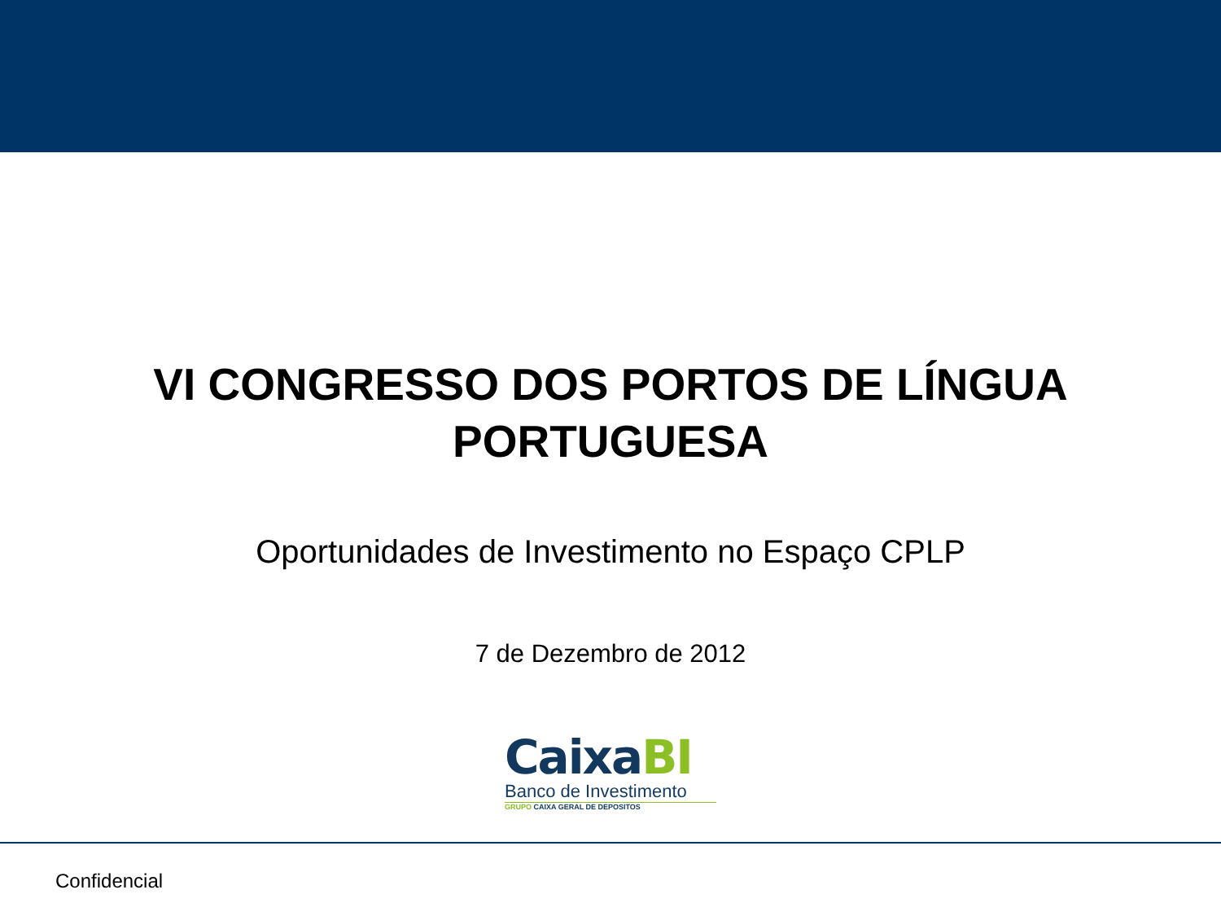VI CONGRESSO DOS PORTOS DE LÍNGUA
PORTUGUESA
Oportunidades de Investimento no Espaço CPLP
7 de Dezembro de 2012
CaixaBI
Banco de Investimento
GRUPO CAIXA GERAL DE DEPOSITOS
Confidencial